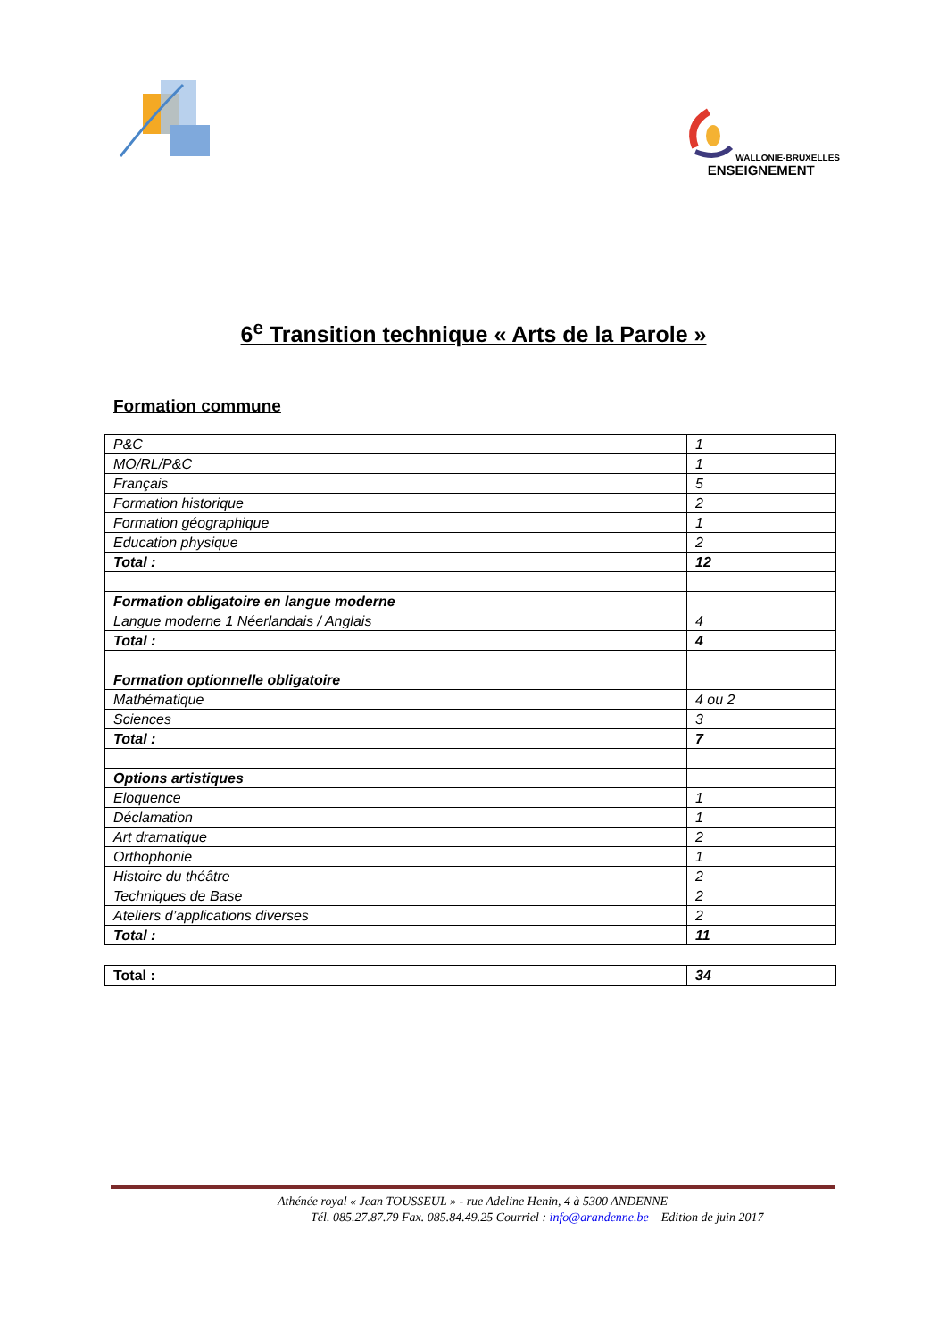WALLONIE-BRUXELLES
ENSEIGNEMENT
6<sup>e</sup> Transition technique « Arts de la Parole »
Formation commune
| P&C | 1 |
| MO/RL/P&C | 1 |
| Français | 5 |
| Formation historique | 2 |
| Formation géographique | 1 |
| Education physique | 2 |
| Total : | 12 |
| Formation obligatoire en langue moderne | |
| Langue moderne 1 Néerlandais / Anglais | 4 |
| Total : | 4 |
| Formation optionnelle obligatoire | |
| Mathématique | 4 ou 2 |
| Sciences | 3 |
| Total : | 7 |
| Options artistiques | |
| Eloquence | 1 |
| Déclamation | 1 |
| Art dramatique | 2 |
| Orthophonie | 1 |
| Histoire du théâtre | 2 |
| Techniques de Base | 2 |
| Ateliers d’applications diverses | 2 |
| Total : | 11 |
| Total : | 34 |
Athénée royal « Jean TOUSSEUL » - rue Adeline Henin, 4 à 5300 ANDENNE
Tél. 085.27.87.79 Fax. 085.84.49.25 Courriel : info@arandenne.be Edition de juin 2017